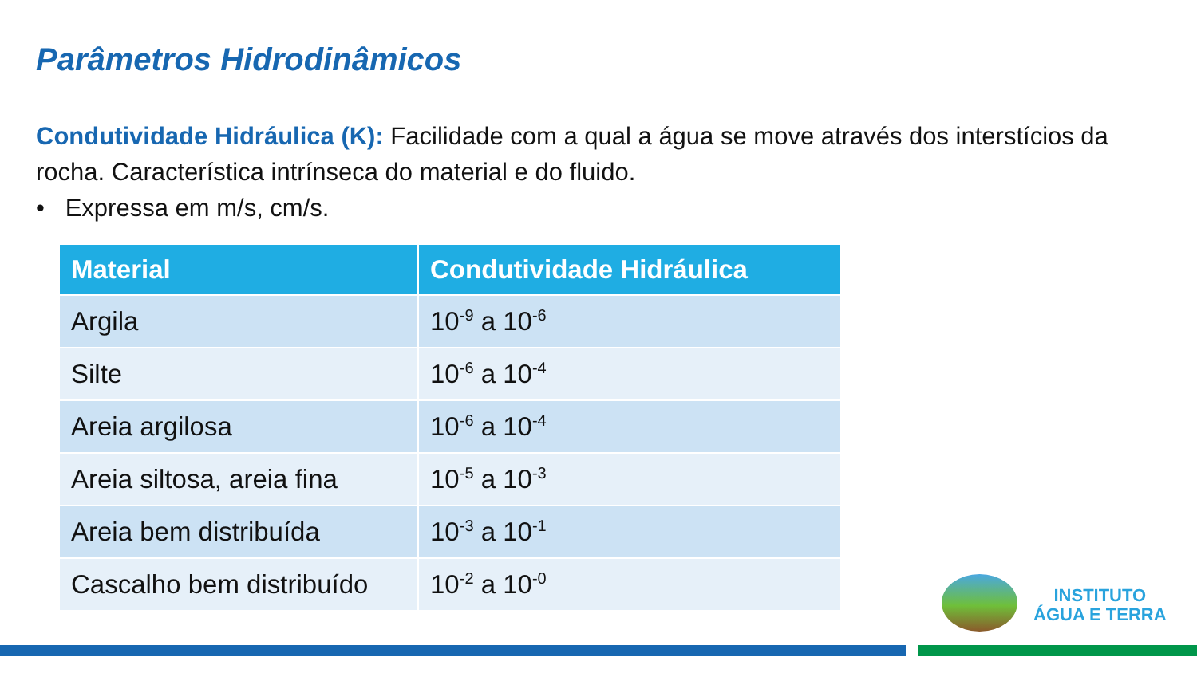Parâmetros Hidrodinâmicos
Condutividade Hidráulica (K): Facilidade com a qual a água se move através dos interstícios da rocha. Característica intrínseca do material e do fluido.
• Expressa em m/s, cm/s.
| Material | Condutividade Hidráulica |
| --- | --- |
| Argila | 10<sup>-9</sup> a 10<sup>-6</sup> |
| Silte | 10<sup>-6</sup> a 10<sup>-4</sup> |
| Areia argilosa | 10<sup>-6</sup> a 10<sup>-4</sup> |
| Areia siltosa, areia fina | 10<sup>-5</sup> a 10<sup>-3</sup> |
| Areia bem distribuída | 10<sup>-3</sup> a 10<sup>-1</sup> |
| Cascalho bem distribuído | 10<sup>-2</sup> a 10<sup>-0</sup> |
INSTITUTO
ÁGUA E TERRA